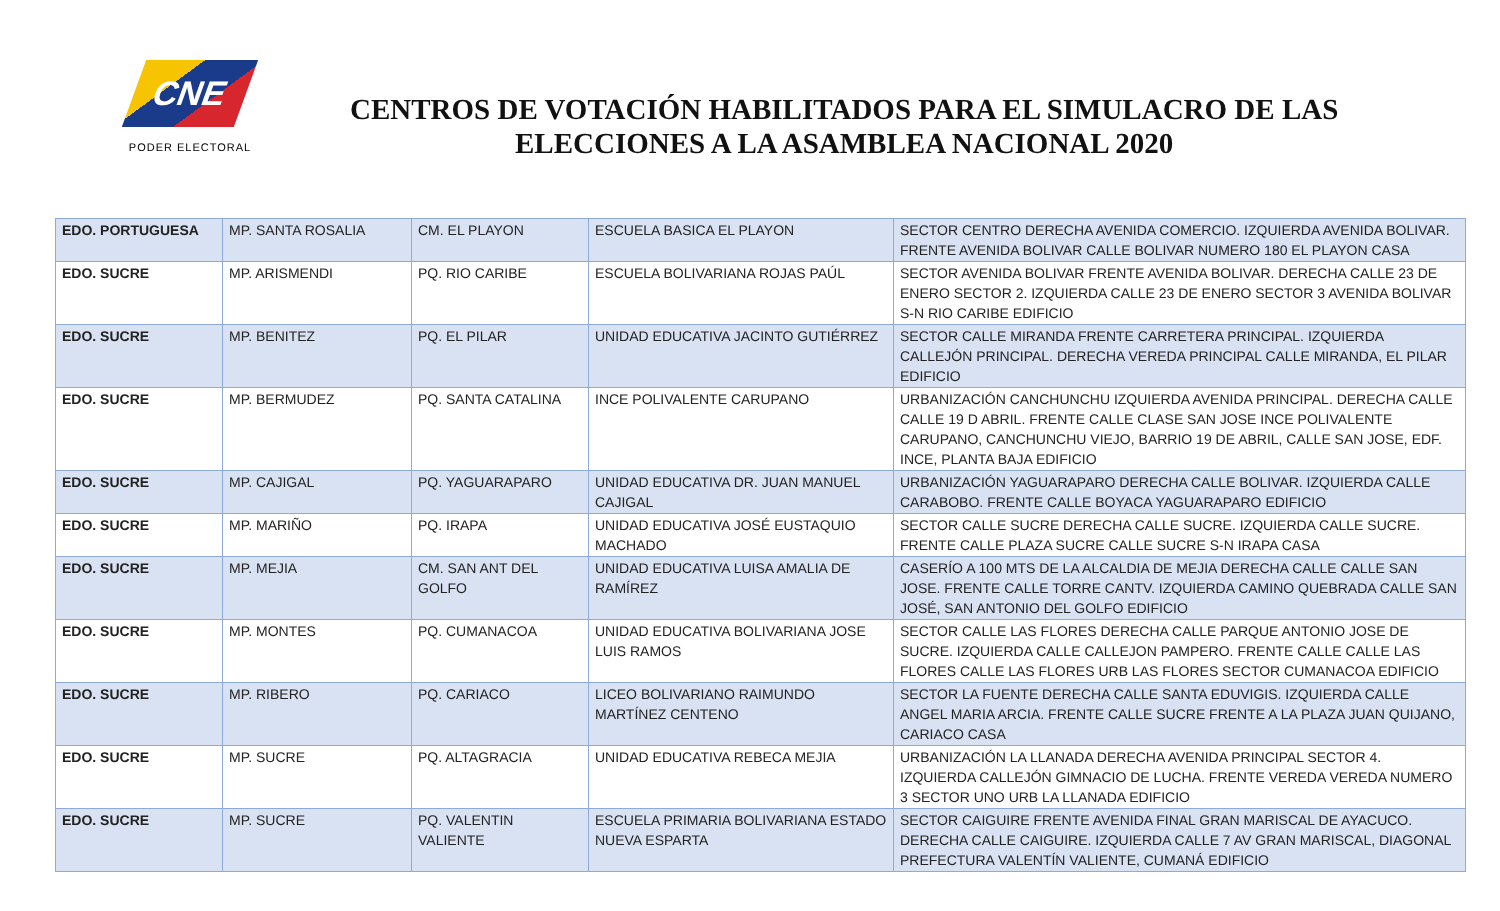CNE
PODER ELECTORAL
CENTROS DE VOTACIÓN HABILITADOS PARA EL SIMULACRO DE LAS
ELECCIONES A LA ASAMBLEA NACIONAL 2020
| EDO. PORTUGUESA | MP. SANTA ROSALIA | CM. EL PLAYON | ESCUELA BASICA EL PLAYON | SECTOR CENTRO DERECHA AVENIDA COMERCIO. IZQUIERDA AVENIDA BOLIVAR. FRENTE AVENIDA BOLIVAR CALLE BOLIVAR NUMERO 180 EL PLAYON CASA |
| EDO. SUCRE | MP. ARISMENDI | PQ. RIO CARIBE | ESCUELA BOLIVARIANA ROJAS PAÚL | SECTOR AVENIDA BOLIVAR FRENTE AVENIDA BOLIVAR. DERECHA CALLE 23 DE ENERO SECTOR 2. IZQUIERDA CALLE 23 DE ENERO SECTOR 3 AVENIDA BOLIVAR S-N RIO CARIBE EDIFICIO |
| EDO. SUCRE | MP. BENITEZ | PQ. EL PILAR | UNIDAD EDUCATIVA JACINTO GUTIÉRREZ | SECTOR CALLE MIRANDA FRENTE CARRETERA PRINCIPAL. IZQUIERDA CALLEJÓN PRINCIPAL. DERECHA VEREDA PRINCIPAL CALLE MIRANDA, EL PILAR EDIFICIO |
| EDO. SUCRE | MP. BERMUDEZ | PQ. SANTA CATALINA | INCE POLIVALENTE CARUPANO | URBANIZACIÓN CANCHUNCHU IZQUIERDA AVENIDA PRINCIPAL. DERECHA CALLE CALLE 19 D ABRIL. FRENTE CALLE CLASE SAN JOSE INCE POLIVALENTE CARUPANO, CANCHUNCHU VIEJO, BARRIO 19 DE ABRIL, CALLE SAN JOSE, EDF. INCE, PLANTA BAJA EDIFICIO |
| EDO. SUCRE | MP. CAJIGAL | PQ. YAGUARAPARO | UNIDAD EDUCATIVA DR. JUAN MANUEL CAJIGAL | URBANIZACIÓN YAGUARAPARO DERECHA CALLE BOLIVAR. IZQUIERDA CALLE CARABOBO. FRENTE CALLE BOYACA YAGUARAPARO EDIFICIO |
| EDO. SUCRE | MP. MARIÑO | PQ. IRAPA | UNIDAD EDUCATIVA JOSÉ EUSTAQUIO MACHADO | SECTOR CALLE SUCRE DERECHA CALLE SUCRE. IZQUIERDA CALLE SUCRE. FRENTE CALLE PLAZA SUCRE CALLE SUCRE S-N IRAPA CASA |
| EDO. SUCRE | MP. MEJIA | CM. SAN ANT DEL GOLFO | UNIDAD EDUCATIVA LUISA AMALIA DE RAMÍREZ | CASERÍO A 100 MTS DE LA ALCALDIA DE MEJIA DERECHA CALLE CALLE SAN JOSE. FRENTE CALLE TORRE CANTV. IZQUIERDA CAMINO QUEBRADA CALLE SAN JOSÉ, SAN ANTONIO DEL GOLFO EDIFICIO |
| EDO. SUCRE | MP. MONTES | PQ. CUMANACOA | UNIDAD EDUCATIVA BOLIVARIANA JOSE LUIS RAMOS | SECTOR CALLE LAS FLORES DERECHA CALLE PARQUE ANTONIO JOSE DE SUCRE. IZQUIERDA CALLE CALLEJON PAMPERO. FRENTE CALLE CALLE LAS FLORES CALLE LAS FLORES URB LAS FLORES SECTOR CUMANACOA EDIFICIO |
| EDO. SUCRE | MP. RIBERO | PQ. CARIACO | LICEO BOLIVARIANO RAIMUNDO MARTÍNEZ CENTENO | SECTOR LA FUENTE DERECHA CALLE SANTA EDUVIGIS. IZQUIERDA CALLE ANGEL MARIA ARCIA. FRENTE CALLE SUCRE FRENTE A LA PLAZA JUAN QUIJANO, CARIACO CASA |
| EDO. SUCRE | MP. SUCRE | PQ. ALTAGRACIA | UNIDAD EDUCATIVA REBECA MEJIA | URBANIZACIÓN LA LLANADA DERECHA AVENIDA PRINCIPAL SECTOR 4. IZQUIERDA CALLEJÓN GIMNACIO DE LUCHA. FRENTE VEREDA VEREDA NUMERO 3 SECTOR UNO URB LA LLANADA EDIFICIO |
| EDO. SUCRE | MP. SUCRE | PQ. VALENTIN VALIENTE | ESCUELA PRIMARIA BOLIVARIANA ESTADO NUEVA ESPARTA | SECTOR CAIGUIRE FRENTE AVENIDA FINAL GRAN MARISCAL DE AYACUCO. DERECHA CALLE CAIGUIRE. IZQUIERDA CALLE 7 AV GRAN MARISCAL, DIAGONAL PREFECTURA VALENTÍN VALIENTE, CUMANÁ EDIFICIO |